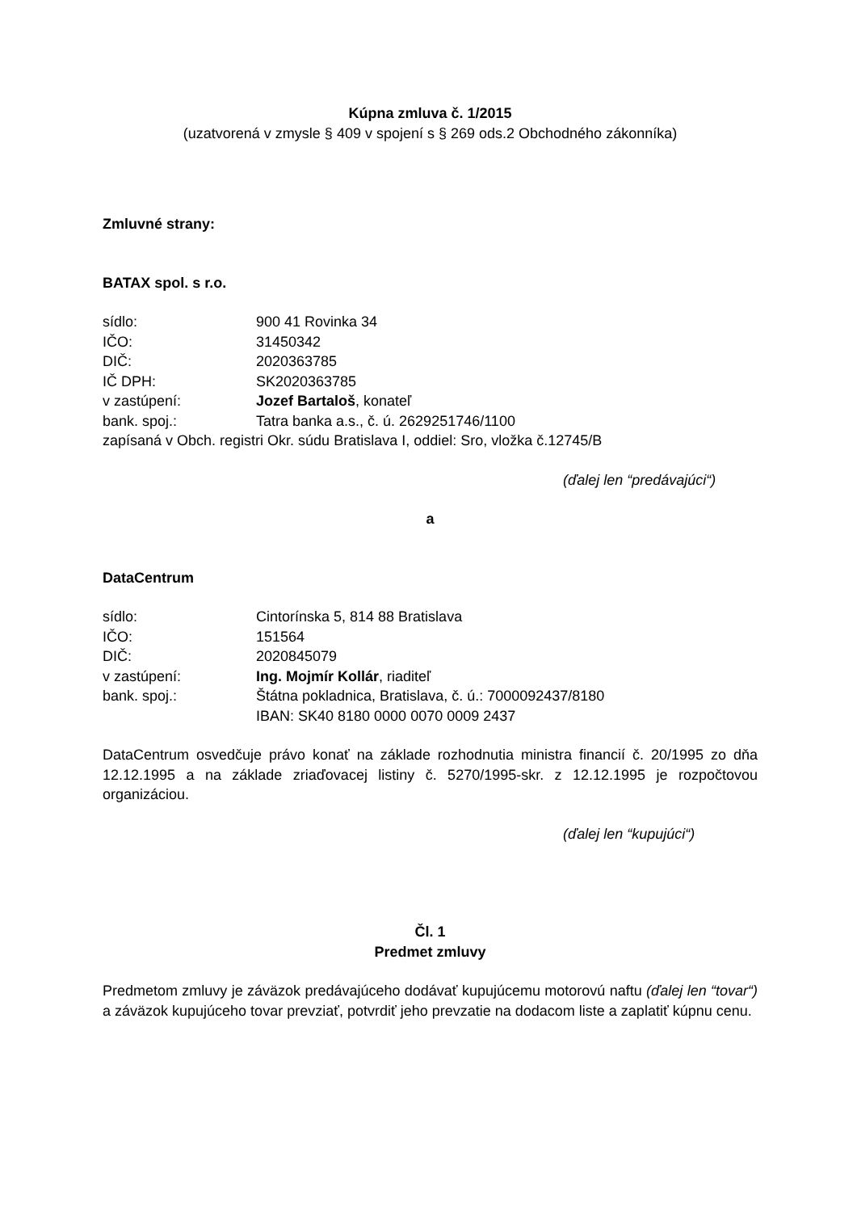Kúpna zmluva č. 1/2015
(uzatvorená v zmysle § 409 v spojení s § 269 ods.2 Obchodného zákonníka)
Zmluvné strany:
BATAX spol. s r.o.
sídlo: 900 41 Rovinka 34
IČO: 31450342
DIČ: 2020363785
IČ DPH: SK2020363785
v zastúpení: Jozef Bartaloš, konateľ
bank. spoj.: Tatra banka a.s., č. ú. 2629251746/1100
zapísaná v Obch. registri Okr. súdu Bratislava I, oddiel: Sro, vložka č.12745/B
(ďalej len “predávajúci“)
a
DataCentrum
sídlo: Cintorínska 5, 814 88 Bratislava
IČO: 151564
DIČ: 2020845079
v zastúpení: Ing. Mojmír Kollár, riaditeľ
bank. spoj.: Štátna pokladnica, Bratislava, č. ú.: 7000092437/8180
IBAN: SK40 8180 0000 0070 0009 2437
DataCentrum osvedčuje právo konať na základe rozhodnutia ministra financií č. 20/1995 zo dňa 12.12.1995 a na základe zriaďovacej listiny č. 5270/1995-skr. z 12.12.1995 je rozpočtovou organizáciou.
(ďalej len “kupujúci“)
Čl. 1
Predmet zmluvy
Predmetom zmluvy je záväzok predávajúceho dodávať kupujúcemu motorovú naftu (ďalej len “tovar“) a záväzok kupujúceho tovar prevziať, potvrdiť jeho prevzatie na dodacom liste a zaplatiť kúpnu cenu.